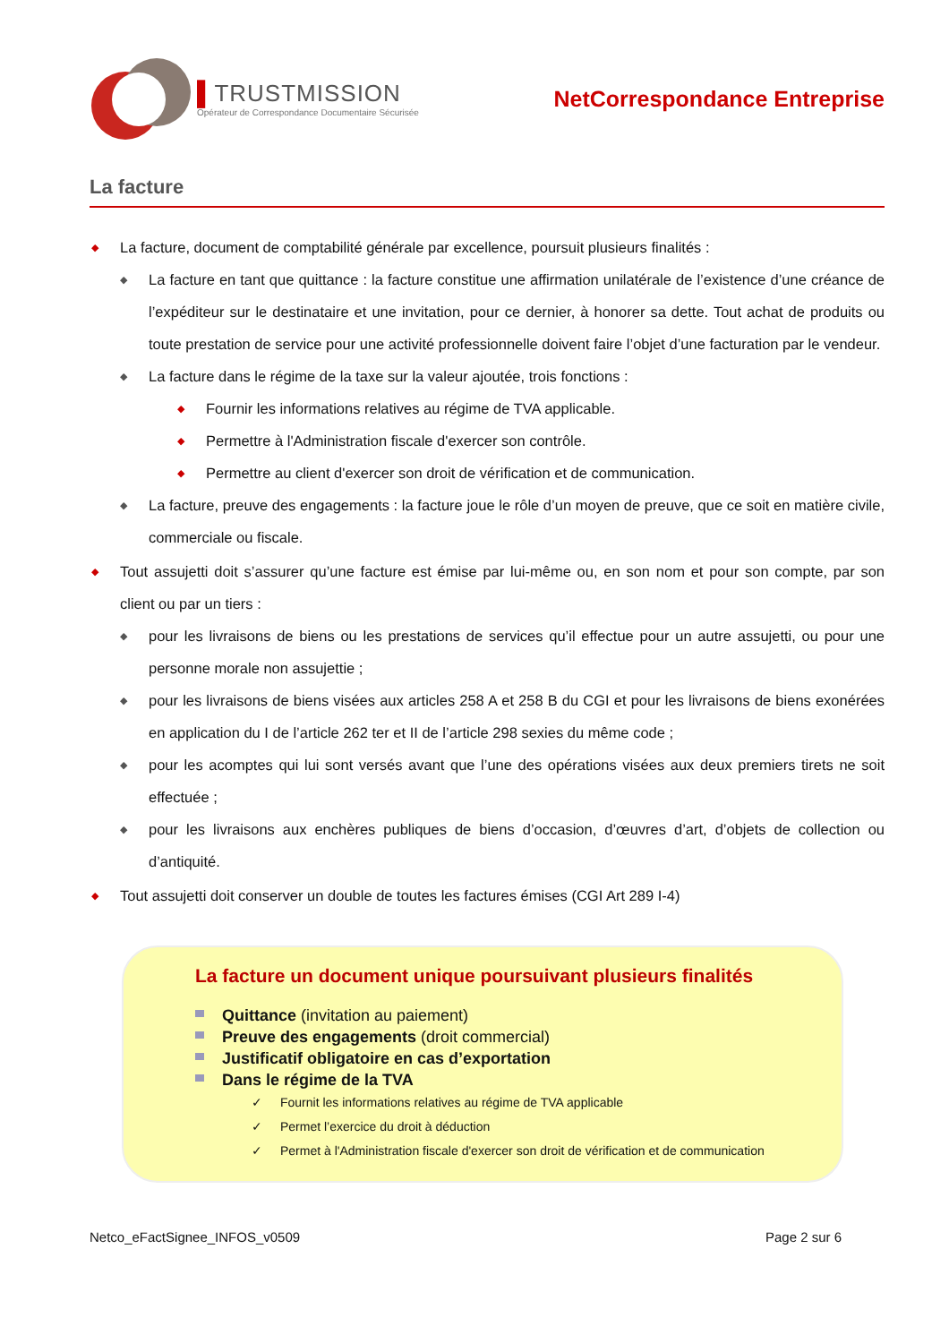▌TRUSTMISSION
Opérateur de Correspondance Documentaire Sécurisée
NetCorrespondance Entreprise
La facture
◆ La facture, document de comptabilité générale par excellence, poursuit plusieurs finalités :
◆ La facture en tant que quittance : la facture constitue une affirmation unilatérale de l’existence d’une créance de l’expéditeur sur le destinataire et une invitation, pour ce dernier, à honorer sa dette. Tout achat de produits ou toute prestation de service pour une activité professionnelle doivent faire l’objet d’une facturation par le vendeur.
◆ La facture dans le régime de la taxe sur la valeur ajoutée, trois fonctions :
◆ Fournir les informations relatives au régime de TVA applicable.
◆ Permettre à l'Administration fiscale d'exercer son contrôle.
◆ Permettre au client d'exercer son droit de vérification et de communication.
◆ La facture, preuve des engagements : la facture joue le rôle d’un moyen de preuve, que ce soit en matière civile, commerciale ou fiscale.
◆ Tout assujetti doit s’assurer qu’une facture est émise par lui-même ou, en son nom et pour son compte, par son client ou par un tiers :
◆ pour les livraisons de biens ou les prestations de services qu’il effectue pour un autre assujetti, ou pour une personne morale non assujettie ;
◆ pour les livraisons de biens visées aux articles 258 A et 258 B du CGI et pour les livraisons de biens exonérées en application du I de l’article 262 ter et II de l’article 298 sexies du même code ;
◆ pour les acomptes qui lui sont versés avant que l’une des opérations visées aux deux premiers tirets ne soit effectuée ;
◆ pour les livraisons aux enchères publiques de biens d’occasion, d’œuvres d’art, d’objets de collection ou d’antiquité.
◆ Tout assujetti doit conserver un double de toutes les factures émises (CGI Art 289 I-4)
La facture un document unique poursuivant plusieurs finalités
Quittance (invitation au paiement)
Preuve des engagements (droit commercial)
Justificatif obligatoire en cas d’exportation
Dans le régime de la TVA
✓ Fournit les informations relatives au régime de TVA applicable
✓ Permet l’exercice du droit à déduction
✓ Permet à l'Administration fiscale d'exercer son droit de vérification et de communication
Netco_eFactSignee_INFOS_v0509 Page 2 sur 6